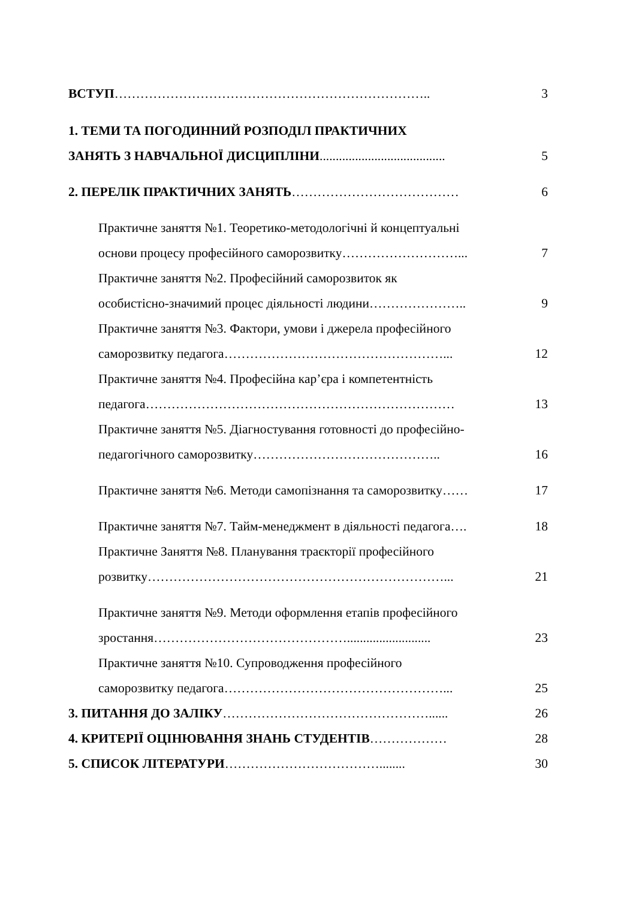ВСТУП……………………………………………………………….. 3
1. ТЕМИ ТА ПОГОДИННИЙ РОЗПОДІЛ ПРАКТИЧНИХ
ЗАНЯТЬ З НАВЧАЛЬНОЇ ДИСЦИПЛІНИ....................................... 5
2. ПЕРЕЛІК ПРАКТИЧНИХ ЗАНЯТЬ………………………………… 6
Практичне заняття №1. Теоретико-методологічні й концептуальні
основи процесу професійного саморозвитку………………………... 7
Практичне заняття №2. Професійний саморозвиток як
особистісно-значимий процес діяльності людини………………….. 9
Практичне заняття №3. Фактори, умови і джерела професійного
саморозвитку педагога……………………………………………... 12
Практичне заняття №4. Професійна кар’єра і компетентність
педагога……………………………………………………………… 13
Практичне заняття №5. Діагностування готовності до професійно-
педагогічного саморозвитку…………………………………….. 16
Практичне заняття №6. Методи самопізнання та саморозвитку…… 17
Практичне заняття №7. Тайм-менеджмент в діяльності педагога…. 18
Практичне Заняття №8. Планування траєкторії професійного
розвитку……………………………………………………………... 21
Практичне заняття №9. Методи оформлення етапів професійного
зростання……………………………………….......................... 23
Практичне заняття №10. Супроводження професійного
саморозвитку педагога……………………………………………... 25
3. ПИТАННЯ ДО ЗАЛІКУ…………………………………………...... 26
4. КРИТЕРІЇ ОЦІНЮВАННЯ ЗНАНЬ СТУДЕНТІВ……………… 28
5. СПИСОК ЛІТЕРАТУРИ………………………………........ 30